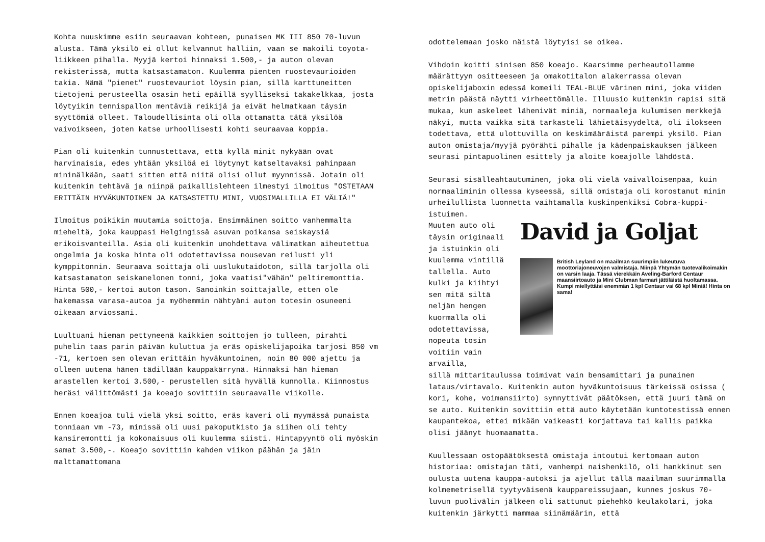Kohta nuuskimme esiin seuraavan kohteen, punaisen MK III 850 70-luvun alusta. Tämä yksilö ei ollut kelvannut halliin, vaan se makoili toyota-liikkeen pihalla. Myyjä kertoi hinnaksi 1.500,- ja auton olevan rekisterissä, mutta katsastamaton. Kuulemma pienten ruostevaurioiden takia. Nämä "pienet" ruostevauriot löysin pian, sillä karttuneitten tietojeni perusteella osasin heti epäillä syylliseksi takakelkkaa, josta löytyikin tennispallon mentäviä reikijä ja eivät helmatkaan täysin syyttömiä olleet. Taloudellisinta oli olla ottamatta tätä yksilöä vaivoikseen, joten katse urhoollisesti kohti seuraavaa koppia.
Pian oli kuitenkin tunnustettava, että kyllä minit nykyään ovat harvinaisia, edes yhtään yksilöä ei löytynyt katseltavaksi pahinpaan mininälkään, saati sitten että niitä olisi ollut myynnissä. Jotain oli kuitenkin tehtävä ja niinpä paikallislehteen ilmestyi ilmoitus "OSTETAAN ERITTÄIN HYVÄKUNTOINEN JA KATSASTETTU MINI, VUOSIMALLILLA EI VÄLIÄ!"
Ilmoitus poikikin muutamia soittoja. Ensimmäinen soitto vanhemmalta mieheltä, joka kauppasi Helgingissä asuvan poikansa seiskaysiä erikoisvanteilla. Asia oli kuitenkin unohdettava välimatkan aiheutettua ongelmia ja koska hinta oli odotettavissa nousevan reilusti yli kymppitonnin. Seuraava soittaja oli uuslukutaidoton, sillä tarjolla oli katsastamaton seiskanelonen tonni, joka vaatisi"vähän" peltiremonttia. Hinta 500,- kertoi auton tason. Sanoinkin soittajalle, etten ole hakemassa varasa-autoa ja myöhemmin nähtyäni auton totesin osuneeni oikeaan arviossani.
Luultuani hieman pettyneenä kaikkien soittojen jo tulleen, pirahti puhelin taas parin päivän kuluttua ja eräs opiskelijapoika tarjosi 850 vm -71, kertoen sen olevan erittäin hyväkuntoinen, noin 80 000 ajettu ja olleen uutena hänen tädillään kauppakärrynä. Hinnaksi hän hieman arastellen kertoi 3.500,- perustellen sitä hyvällä kunnolla. Kiinnostus heräsi välittömästi ja koeajo sovittiin seuraavalle viikolle.
Ennen koeajoa tuli vielä yksi soitto, eräs kaveri oli myymässä punaista tonniaan vm -73, minissä oli uusi pakoputkisto ja siihen oli tehty kansiremontti ja kokonaisuus oli kuulemma siisti. Hintapyyntö oli myöskin samat 3.500,-. Koeajo sovittiin kahden viikon päähän ja jäin malttamattomana
odottelemaan josko näistä löytyisi se oikea.
Vihdoin koitti sinisen 850 koeajo. Kaarsimme perheautollamme määrättyyn ositteeseen ja omakotitalon alakerrassa olevan opiskelijaboxin edessä komeili TEAL-BLUE värinen mini, joka viiden metrin päästä näytti virheettömälle. Illuusio kuitenkin rapisi sitä mukaa, kun askeleet lähenivät miniä, normaaleja kulumisen merkkejä näkyi, mutta vaikka sitä tarkasteli lähietäisyydeltä, oli ilokseen todettava, että ulottuvilla on keskimääräistä parempi yksilö. Pian auton omistaja/myyjä pyörähti pihalle ja kädenpaiskauksen jälkeen seurasi pintapuolinen esittely ja aloite koeajolle lähdöstä.
Seurasi sisälleahtautuminen, joka oli vielä vaivalloisenpaa, kuin normaaliminin ollessa kyseessä, sillä omistaja oli korostanut minin urheilullista luonnetta vaihtamalla kuskinpenkiksi Cobra-kuppi-istuimen.
Muuten auto oli täysin originaali ja istuinkin oli kuulemma vintillä tallella. Auto kulki ja kiihtyi sen mitä siltä neljän hengen kuormalla oli odotettavissa, nopeuta tosin voitiin vain arvailla,
David ja Goljat
British Leyland on maailman suurimpiin lukeutuva moottoriajoneuvojen valmistaja. Niinpä Yhtymän tuotevalikoimakin on varsin laaja. Tässä vierekkäin Aveling-Barford Centaur maansiirtoauto ja Mini Clubman farmari jättiläistä huoltamassa.
Kumpi miellyttäisi enemmän 1 kpl Centaur vai 68 kpl Miniä! Hinta on sama!
sillä mittaritaulussa toimivat vain bensamittari ja punainen lataus/virtavalo. Kuitenkin auton hyväkuntoisuus tärkeissä osissa ( kori, kohe, voimansiirto) synnyttivät päätöksen, että juuri tämä on se auto. Kuitenkin sovittiin että auto käytetään kuntotestissä ennen kaupantekoa, ettei mikään vaikeasti korjattava tai kallis paikka olisi jäänyt huomaamatta.
Kuullessaan ostopäätöksestä omistaja intoutui kertomaan auton historiaa: omistajan täti, vanhempi naishenkilö, oli hankkinut sen oulusta uutena kauppa-autoksi ja ajellut tällä maailman suurimmalla kolmemetrisellä tyytyväisenä kauppareissujaan, kunnes joskus 70-luvun puolivälin jälkeen oli sattunut piehehkö keulakolari, joka kuitenkin järkytti mammaa siinämäärin, että